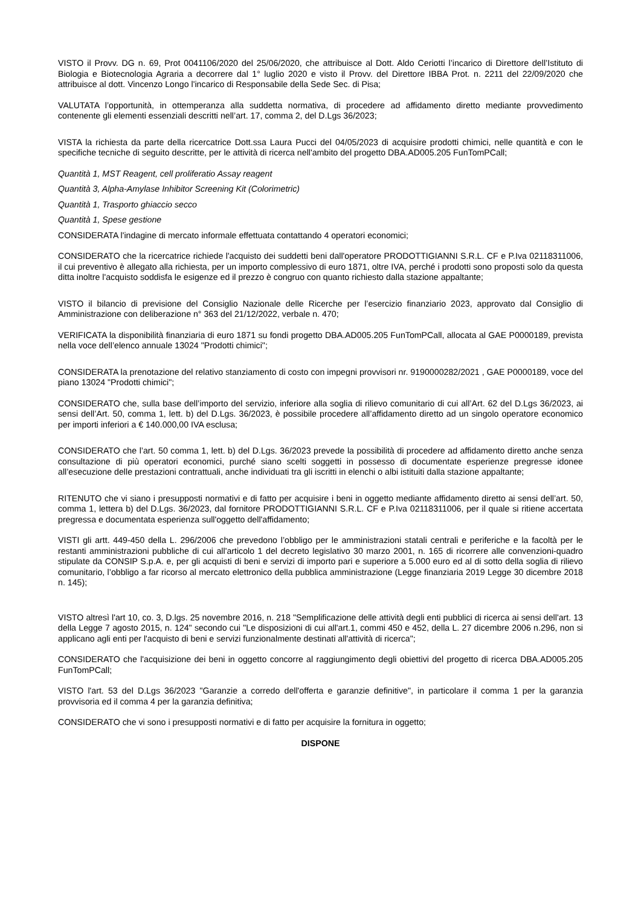VISTO il Provv. DG n. 69, Prot 0041106/2020 del 25/06/2020, che attribuisce al Dott. Aldo Ceriotti l’incarico di Direttore dell’Istituto di Biologia e Biotecnologia Agraria a decorrere dal 1° luglio 2020 e visto il Provv. del Direttore IBBA Prot. n. 2211 del 22/09/2020 che attribuisce al dott. Vincenzo Longo l'incarico di Responsabile della Sede Sec. di Pisa;
VALUTATA l’opportunità, in ottemperanza alla suddetta normativa, di procedere ad affidamento diretto mediante provvedimento contenente gli elementi essenziali descritti nell’art. 17, comma 2, del D.Lgs 36/2023;
VISTA la richiesta da parte della ricercatrice Dott.ssa Laura Pucci del 04/05/2023 di acquisire prodotti chimici, nelle quantità e con le specifiche tecniche di seguito descritte, per le attività di ricerca nell'ambito del progetto DBA.AD005.205 FunTomPCall;
Quantità 1, MST Reagent, cell proliferatio Assay reagent
Quantità 3, Alpha-Amylase Inhibitor Screening Kit (Colorimetric)
Quantità 1, Trasporto ghiaccio secco
Quantità 1, Spese gestione
CONSIDERATA l'indagine di mercato informale effettuata contattando 4 operatori economici;
CONSIDERATO che la ricercatrice richiede l'acquisto dei suddetti beni dall'operatore PRODOTTIGIANNI S.R.L. CF e P.Iva 02118311006, il cui preventivo è allegato alla richiesta, per un importo complessivo di euro 1871, oltre IVA, perché i prodotti sono proposti solo da questa ditta inoltre l'acquisto soddisfa le esigenze ed il prezzo è congruo con quanto richiesto dalla stazione appaltante;
VISTO il bilancio di previsione del Consiglio Nazionale delle Ricerche per l’esercizio finanziario 2023, approvato dal Consiglio di Amministrazione con deliberazione n° 363 del 21/12/2022, verbale n. 470;
VERIFICATA la disponibilità finanziaria di euro 1871 su fondi progetto DBA.AD005.205 FunTomPCall, allocata al GAE P0000189, prevista nella voce dell’elenco annuale 13024 "Prodotti chimici";
CONSIDERATA la prenotazione del relativo stanziamento di costo con impegni provvisori nr. 9190000282/2021 , GAE P0000189, voce del piano 13024 "Prodotti chimici";
CONSIDERATO che, sulla base dell’importo del servizio, inferiore alla soglia di rilievo comunitario di cui all’Art. 62 del D.Lgs 36/2023, ai sensi dell’Art. 50, comma 1, lett. b) del D.Lgs. 36/2023, è possibile procedere all’affidamento diretto ad un singolo operatore economico per importi inferiori a € 140.000,00 IVA esclusa;
CONSIDERATO che l’art. 50 comma 1, lett. b) del D.Lgs. 36/2023 prevede la possibilità di procedere ad affidamento diretto anche senza consultazione di più operatori economici, purché siano scelti soggetti in possesso di documentate esperienze pregresse idonee all’esecuzione delle prestazioni contrattuali, anche individuati tra gli iscritti in elenchi o albi istituiti dalla stazione appaltante;
RITENUTO che vi siano i presupposti normativi e di fatto per acquisire i beni in oggetto mediante affidamento diretto ai sensi dell’art. 50, comma 1, lettera b) del D.Lgs. 36/2023, dal fornitore PRODOTTIGIANNI S.R.L. CF e P.Iva 02118311006, per il quale si ritiene accertata pregressa e documentata esperienza sull'oggetto dell'affidamento;
VISTI gli artt. 449-450 della L. 296/2006 che prevedono l’obbligo per le amministrazioni statali centrali e periferiche e la facoltà per le restanti amministrazioni pubbliche di cui all'articolo 1 del decreto legislativo 30 marzo 2001, n. 165 di ricorrere alle convenzioni-quadro stipulate da CONSIP S.p.A. e, per gli acquisti di beni e servizi di importo pari e superiore a 5.000 euro ed al di sotto della soglia di rilievo comunitario, l’obbligo a far ricorso al mercato elettronico della pubblica amministrazione (Legge finanziaria 2019 Legge 30 dicembre 2018 n. 145);
VISTO altresì l'art 10, co. 3, D.lgs. 25 novembre 2016, n. 218 "Semplificazione delle attività degli enti pubblici di ricerca ai sensi dell'art. 13 della Legge 7 agosto 2015, n. 124" secondo cui "Le disposizioni di cui all'art.1, commi 450 e 452, della L. 27 dicembre 2006 n.296, non si applicano agli enti per l'acquisto di beni e servizi funzionalmente destinati all'attività di ricerca";
CONSIDERATO che l'acquisizione dei beni in oggetto concorre al raggiungimento degli obiettivi del progetto di ricerca DBA.AD005.205 FunTomPCall;
VISTO l'art. 53 del D.Lgs 36/2023 "Garanzie a corredo dell'offerta e garanzie definitive", in particolare il comma 1 per la garanzia provvisoria ed il comma 4 per la garanzia definitiva;
CONSIDERATO che vi sono i presupposti normativi e di fatto per acquisire la fornitura in oggetto;
DISPONE